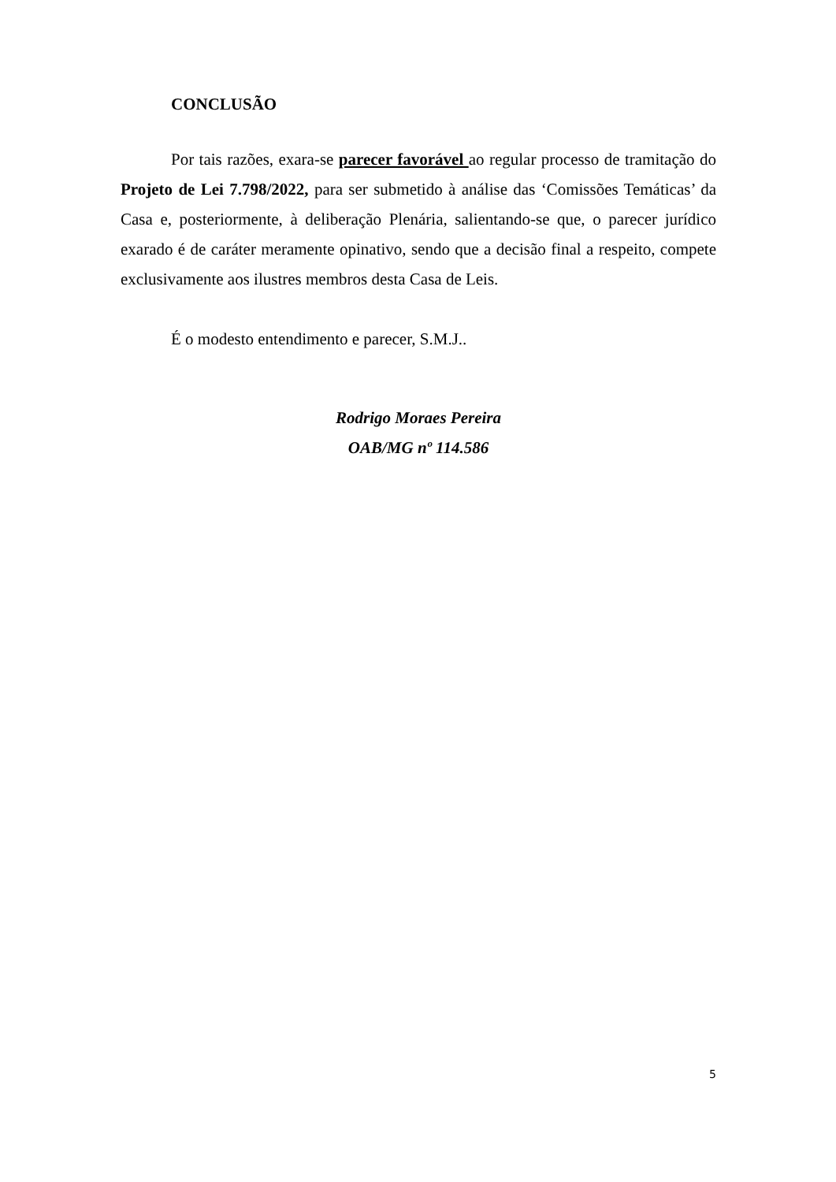CONCLUSÃO
Por tais razões, exara-se parecer favorável ao regular processo de tramitação do Projeto de Lei 7.798/2022, para ser submetido à análise das ‘Comissões Temáticas’ da Casa e, posteriormente, à deliberação Plenária, salientando-se que, o parecer jurídico exarado é de caráter meramente opinativo, sendo que a decisão final a respeito, compete exclusivamente aos ilustres membros desta Casa de Leis.
É o modesto entendimento e parecer, S.M.J..
Rodrigo Moraes Pereira
OAB/MG nº 114.586
5